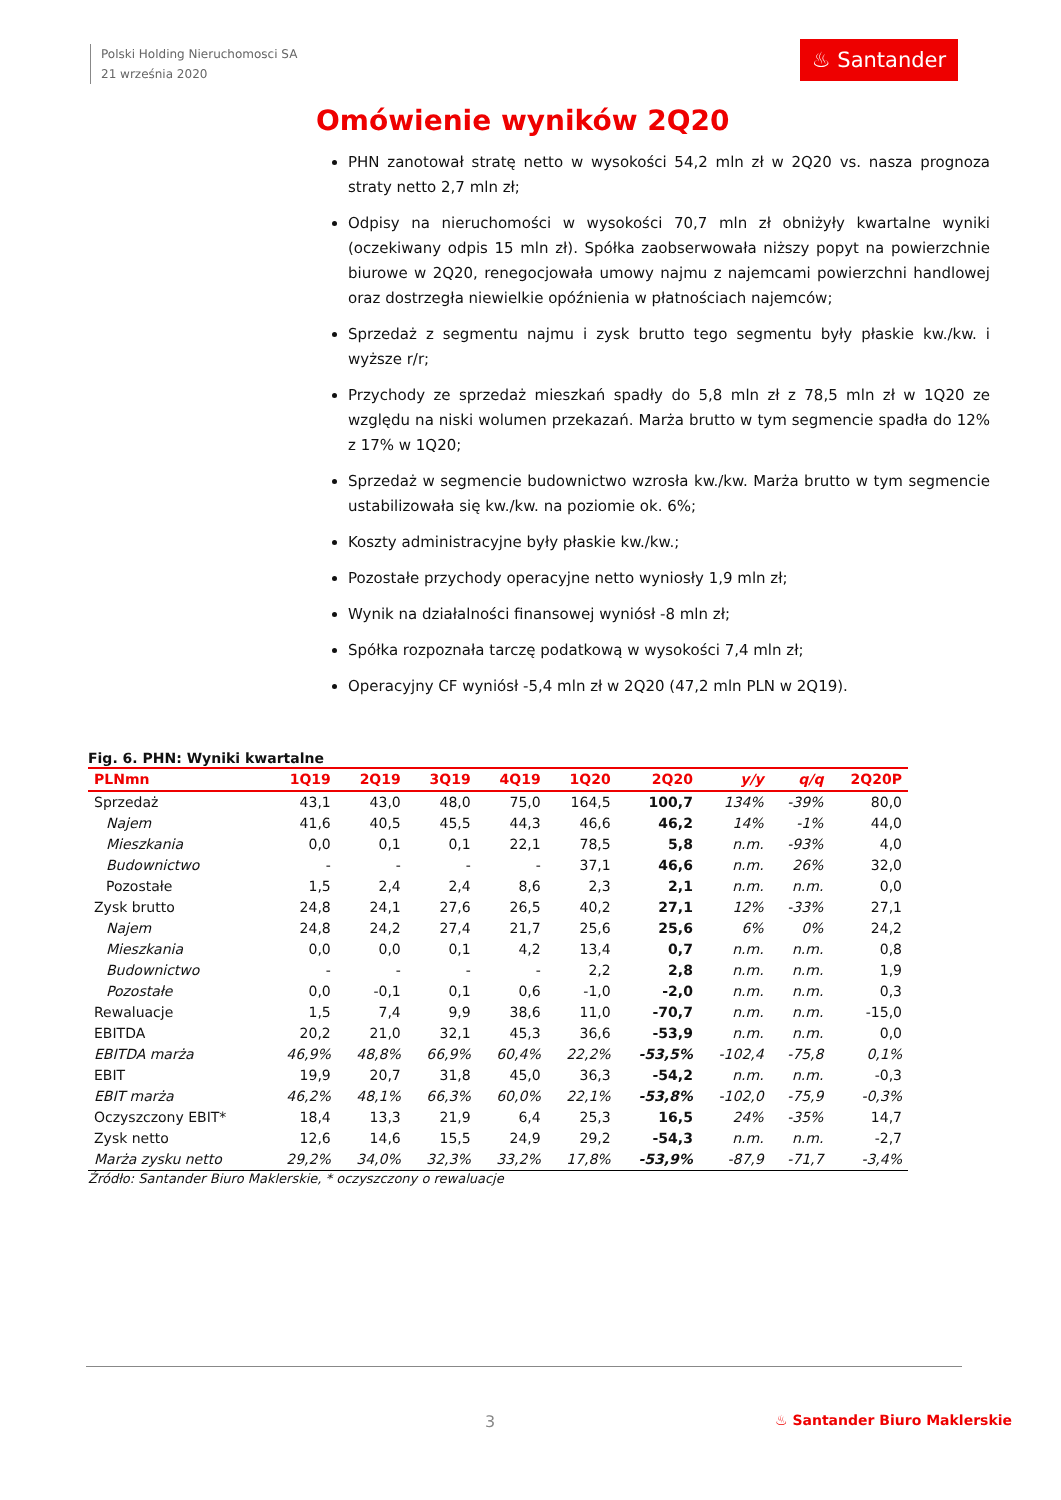Polski Holding Nieruchomosci SA
21 września 2020
♨ Santander
Omówienie wyników 2Q20
PHN zanotował stratę netto w wysokości 54,2 mln zł w 2Q20 vs. nasza prognoza straty netto 2,7 mln zł;
Odpisy na nieruchomości w wysokości 70,7 mln zł obniżyły kwartalne wyniki (oczekiwany odpis 15 mln zł). Spółka zaobserwowała niższy popyt na powierzchnie biurowe w 2Q20, renegocjowała umowy najmu z najemcami powierzchni handlowej oraz dostrzegła niewielkie opóźnienia w płatnościach najemców;
Sprzedaż z segmentu najmu i zysk brutto tego segmentu były płaskie kw./kw. i wyższe r/r;
Przychody ze sprzedaż mieszkań spadły do 5,8 mln zł z 78,5 mln zł w 1Q20 ze względu na niski wolumen przekazań. Marża brutto w tym segmencie spadła do 12% z 17% w 1Q20;
Sprzedaż w segmencie budownictwo wzrosła kw./kw. Marża brutto w tym segmencie ustabilizowała się kw./kw. na poziomie ok. 6%;
Koszty administracyjne były płaskie kw./kw.;
Pozostałe przychody operacyjne netto wyniosły 1,9 mln zł;
Wynik na działalności finansowej wyniósł -8 mln zł;
Spółka rozpoznała tarczę podatkową w wysokości 7,4 mln zł;
Operacyjny CF wyniósł -5,4 mln zł w 2Q20 (47,2 mln PLN w 2Q19).
Fig. 6. PHN: Wyniki kwartalne
| PLNmn | 1Q19 | 2Q19 | 3Q19 | 4Q19 | 1Q20 | 2Q20 | y/y | q/q | 2Q20P |
| --- | --- | --- | --- | --- | --- | --- | --- | --- | --- |
| Sprzedaż | 43,1 | 43,0 | 48,0 | 75,0 | 164,5 | 100,7 | 134% | -39% | 80,0 |
| Najem | 41,6 | 40,5 | 45,5 | 44,3 | 46,6 | 46,2 | 14% | -1% | 44,0 |
| Mieszkania | 0,0 | 0,1 | 0,1 | 22,1 | 78,5 | 5,8 | n.m. | -93% | 4,0 |
| Budownictwo | - | - | - | - | 37,1 | 46,6 | n.m. | 26% | 32,0 |
| Pozostałe | 1,5 | 2,4 | 2,4 | 8,6 | 2,3 | 2,1 | n.m. | n.m. | 0,0 |
| Zysk brutto | 24,8 | 24,1 | 27,6 | 26,5 | 40,2 | 27,1 | 12% | -33% | 27,1 |
| Najem | 24,8 | 24,2 | 27,4 | 21,7 | 25,6 | 25,6 | 6% | 0% | 24,2 |
| Mieszkania | 0,0 | 0,0 | 0,1 | 4,2 | 13,4 | 0,7 | n.m. | n.m. | 0,8 |
| Budownictwo | - | - | - | - | 2,2 | 2,8 | n.m. | n.m. | 1,9 |
| Pozostałe | 0,0 | -0,1 | 0,1 | 0,6 | -1,0 | -2,0 | n.m. | n.m. | 0,3 |
| Rewaluacje | 1,5 | 7,4 | 9,9 | 38,6 | 11,0 | -70,7 | n.m. | n.m. | -15,0 |
| EBITDA | 20,2 | 21,0 | 32,1 | 45,3 | 36,6 | -53,9 | n.m. | n.m. | 0,0 |
| EBITDA marża | 46,9% | 48,8% | 66,9% | 60,4% | 22,2% | -53,5% | -102,4 | -75,8 | 0,1% |
| EBIT | 19,9 | 20,7 | 31,8 | 45,0 | 36,3 | -54,2 | n.m. | n.m. | -0,3 |
| EBIT marża | 46,2% | 48,1% | 66,3% | 60,0% | 22,1% | -53,8% | -102,0 | -75,9 | -0,3% |
| Oczyszczony EBIT* | 18,4 | 13,3 | 21,9 | 6,4 | 25,3 | 16,5 | 24% | -35% | 14,7 |
| Zysk netto | 12,6 | 14,6 | 15,5 | 24,9 | 29,2 | -54,3 | n.m. | n.m. | -2,7 |
| Marża zysku netto | 29,2% | 34,0% | 32,3% | 33,2% | 17,8% | -53,9% | -87,9 | -71,7 | -3,4% |
Źródło: Santander Biuro Maklerskie, * oczyszczony o rewaluacje
3 ♨ Santander Biuro Maklerskie